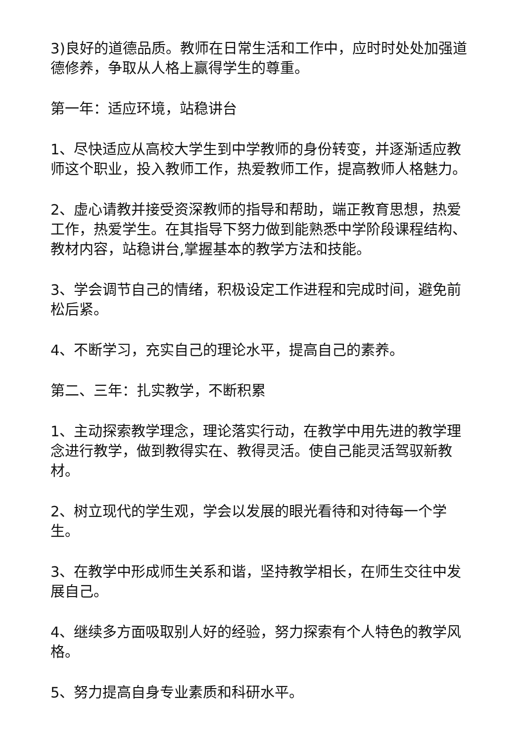3)良好的道德品质。教师在日常生活和工作中，应时时处处加强道德修养，争取从人格上赢得学生的尊重。
第一年：适应环境，站稳讲台
1、尽快适应从高校大学生到中学教师的身份转变，并逐渐适应教师这个职业，投入教师工作，热爱教师工作，提高教师人格魅力。
2、虚心请教并接受资深教师的指导和帮助，端正教育思想，热爱工作，热爱学生。在其指导下努力做到能熟悉中学阶段课程结构、教材内容，站稳讲台,掌握基本的教学方法和技能。
3、学会调节自己的情绪，积极设定工作进程和完成时间，避免前松后紧。
4、不断学习，充实自己的理论水平，提高自己的素养。
第二、三年：扎实教学，不断积累
1、主动探索教学理念，理论落实行动，在教学中用先进的教学理念进行教学，做到教得实在、教得灵活。使自己能灵活驾驭新教材。
2、树立现代的学生观，学会以发展的眼光看待和对待每一个学生。
3、在教学中形成师生关系和谐，坚持教学相长，在师生交往中发展自己。
4、继续多方面吸取别人好的经验，努力探索有个人特色的教学风格。
5、努力提高自身专业素质和科研水平。